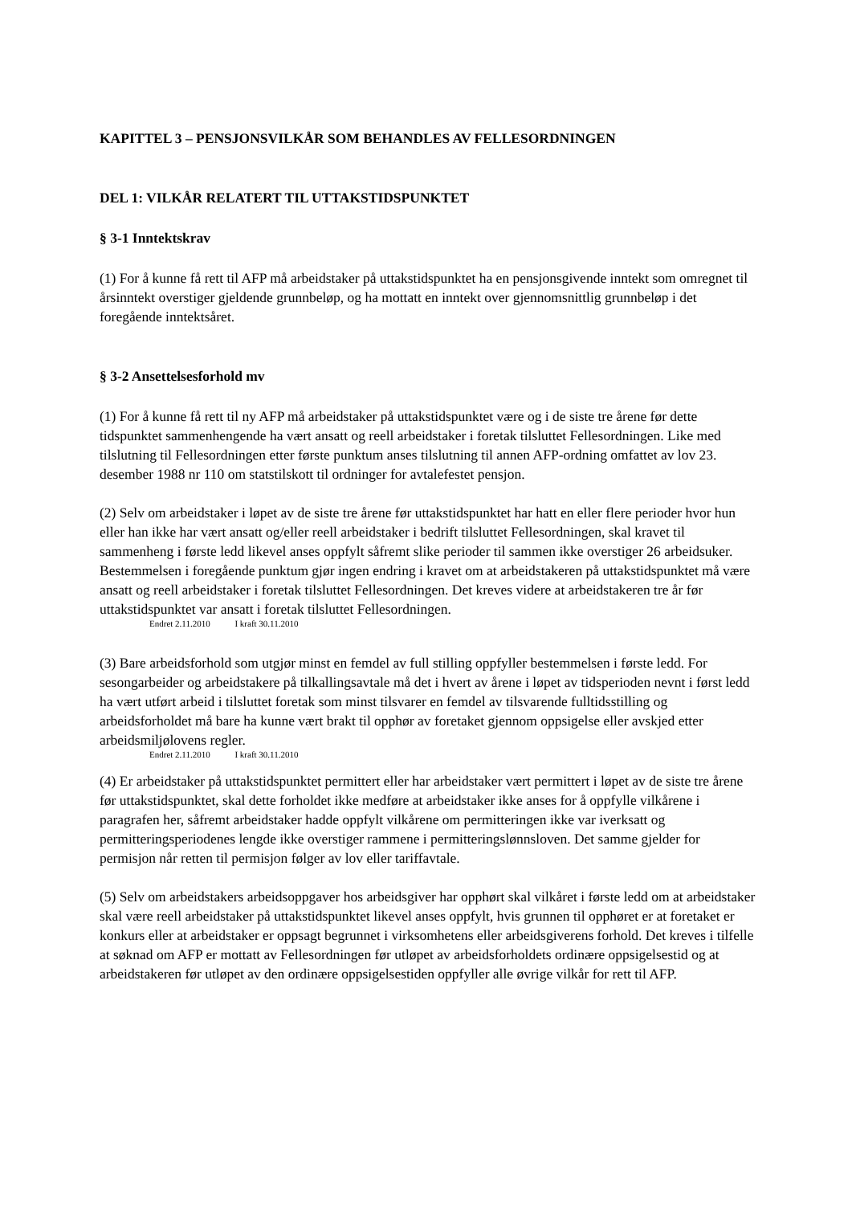KAPITTEL 3 – PENSJONSVILKÅR SOM BEHANDLES AV FELLESORDNINGEN
DEL 1: VILKÅR RELATERT TIL UTTAKSTIDSPUNKTET
§ 3-1 Inntektskrav
(1) For å kunne få rett til AFP må arbeidstaker på uttakstidspunktet ha en pensjonsgivende inntekt som omregnet til årsinntekt overstiger gjeldende grunnbeløp, og ha mottatt en inntekt over gjennomsnittlig grunnbeløp i det foregående inntektsåret.
§ 3-2 Ansettelsesforhold mv
(1) For å kunne få rett til ny AFP må arbeidstaker på uttakstidspunktet være og i de siste tre årene før dette tidspunktet sammenhengende ha vært ansatt og reell arbeidstaker i foretak tilsluttet Fellesordningen. Like med tilslutning til Fellesordningen etter første punktum anses tilslutning til annen AFP-ordning omfattet av lov 23. desember 1988 nr 110 om statstilskott til ordninger for avtalefestet pensjon.
(2) Selv om arbeidstaker i løpet av de siste tre årene før uttakstidspunktet har hatt en eller flere perioder hvor hun eller han ikke har vært ansatt og/eller reell arbeidstaker i bedrift tilsluttet Fellesordningen, skal kravet til sammenheng i første ledd likevel anses oppfylt såfremt slike perioder til sammen ikke overstiger 26 arbeidsuker. Bestemmelsen i foregående punktum gjør ingen endring i kravet om at arbeidstakeren på uttakstidspunktet må være ansatt og reell arbeidstaker i foretak tilsluttet Fellesordningen. Det kreves videre at arbeidstakeren tre år før uttakstidspunktet var ansatt i foretak tilsluttet Fellesordningen.
Endret 2.11.2010 I kraft 30.11.2010
(3) Bare arbeidsforhold som utgjør minst en femdel av full stilling oppfyller bestemmelsen i første ledd. For sesongarbeider og arbeidstakere på tilkallingsavtale må det i hvert av årene i løpet av tidsperioden nevnt i først ledd ha vært utført arbeid i tilsluttet foretak som minst tilsvarer en femdel av tilsvarende fulltidsstilling og arbeidsforholdet må bare ha kunne vært brakt til opphør av foretaket gjennom oppsigelse eller avskjed etter arbeidsmiljølovens regler.
Endret 2.11.2010 I kraft 30.11.2010
(4) Er arbeidstaker på uttakstidspunktet permittert eller har arbeidstaker vært permittert i løpet av de siste tre årene før uttakstidspunktet, skal dette forholdet ikke medføre at arbeidstaker ikke anses for å oppfylle vilkårene i paragrafen her, såfremt arbeidstaker hadde oppfylt vilkårene om permitteringen ikke var iverksatt og permitteringsperiodenes lengde ikke overstiger rammene i permitteringslønnsloven. Det samme gjelder for permisjon når retten til permisjon følger av lov eller tariffavtale.
(5) Selv om arbeidstakers arbeidsoppgaver hos arbeidsgiver har opphørt skal vilkåret i første ledd om at arbeidstaker skal være reell arbeidstaker på uttakstidspunktet likevel anses oppfylt, hvis grunnen til opphøret er at foretaket er konkurs eller at arbeidstaker er oppsagt begrunnet i virksomhetens eller arbeidsgiverens forhold. Det kreves i tilfelle at søknad om AFP er mottatt av Fellesordningen før utløpet av arbeidsforholdets ordinære oppsigelsestid og at arbeidstakeren før utløpet av den ordinære oppsigelsestiden oppfyller alle øvrige vilkår for rett til AFP.